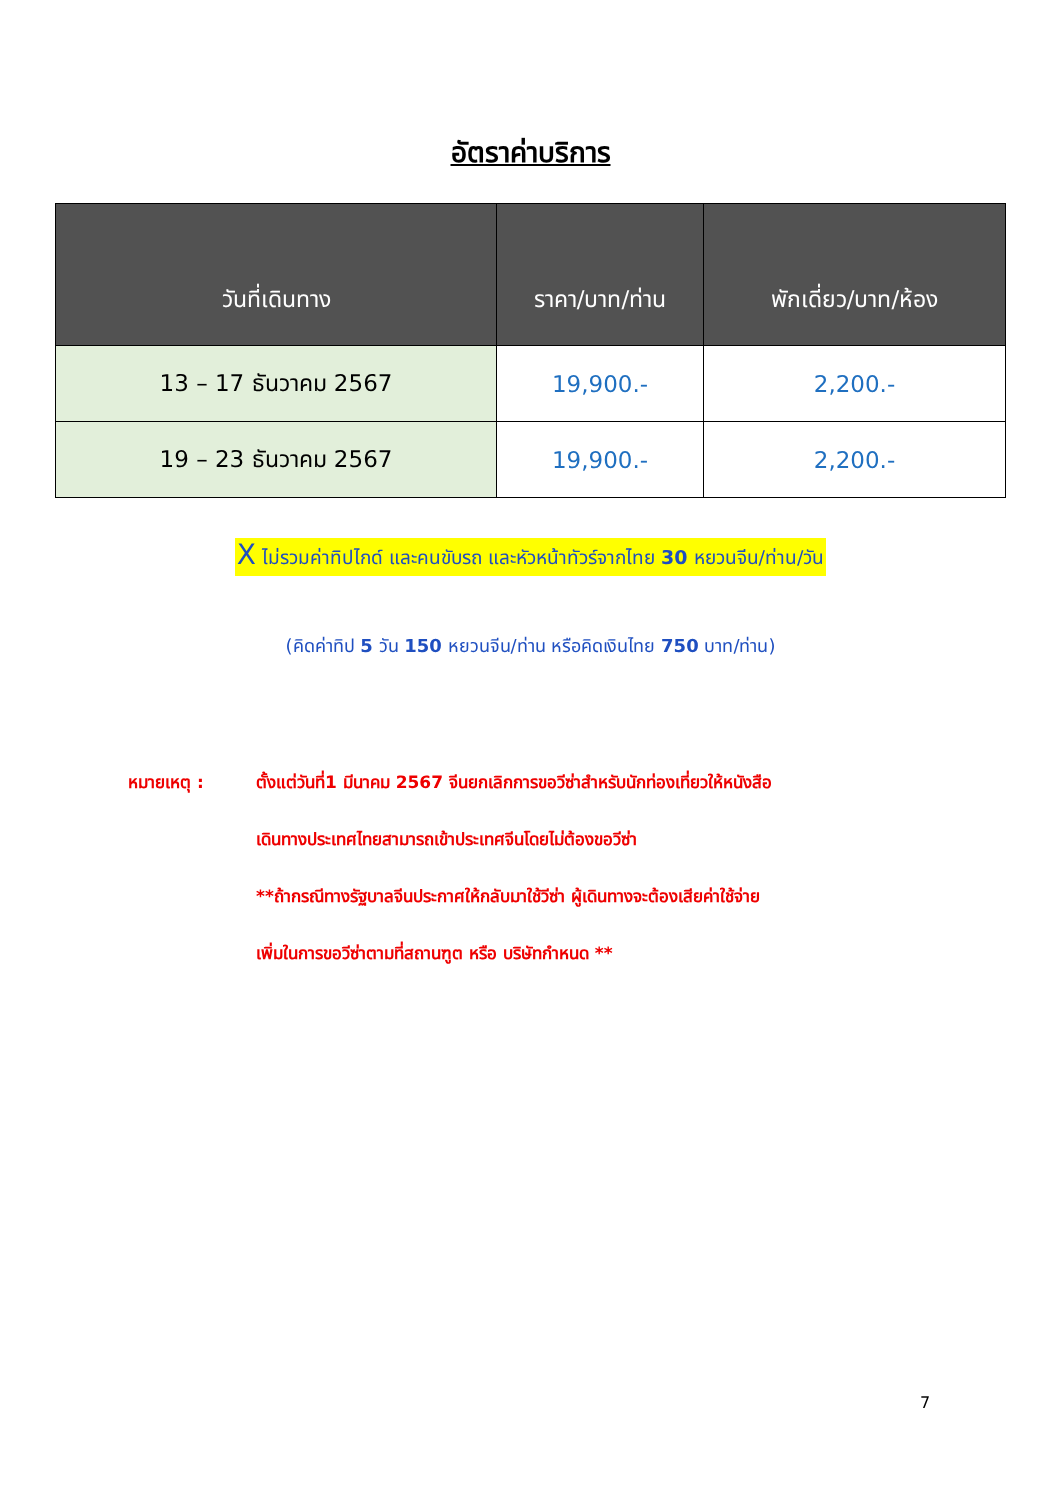อัตราค่าบริการ
| วันที่เดินทาง | ราคา/บาท/ท่าน | พักเดี่ยว/บาท/ห้อง |
| --- | --- | --- |
| 13 – 17 ธันวาคม 2567 | 19,900.- | 2,200.- |
| 19 – 23 ธันวาคม 2567 | 19,900.- | 2,200.- |
X ไม่รวมค่าทิปไกด์ และคนขับรถ และหัวหน้าทัวร์จากไทย 30 หยวนจีน/ท่าน/วัน
(คิดค่าทิป 5 วัน 150 หยวนจีน/ท่าน หรือคิดเงินไทย 750 บาท/ท่าน)
หมายเหตุ : ตั้งแต่วันที่1 มีนาคม 2567 จีนยกเลิกการขอวีซ่าสำหรับนักท่องเที่ยวให้หนังสือ
เดินทางประเทศไทยสามารถเข้าประเทศจีนโดยไม่ต้องขอวีซ่า
**ถ้ากรณีทางรัฐบาลจีนประกาศให้กลับมาใช้วีซ่า ผู้เดินทางจะต้องเสียค่าใช้จ่าย
เพิ่มในการขอวีซ่าตามที่สถานฑูต หรือ บริษัทกำหนด **
7